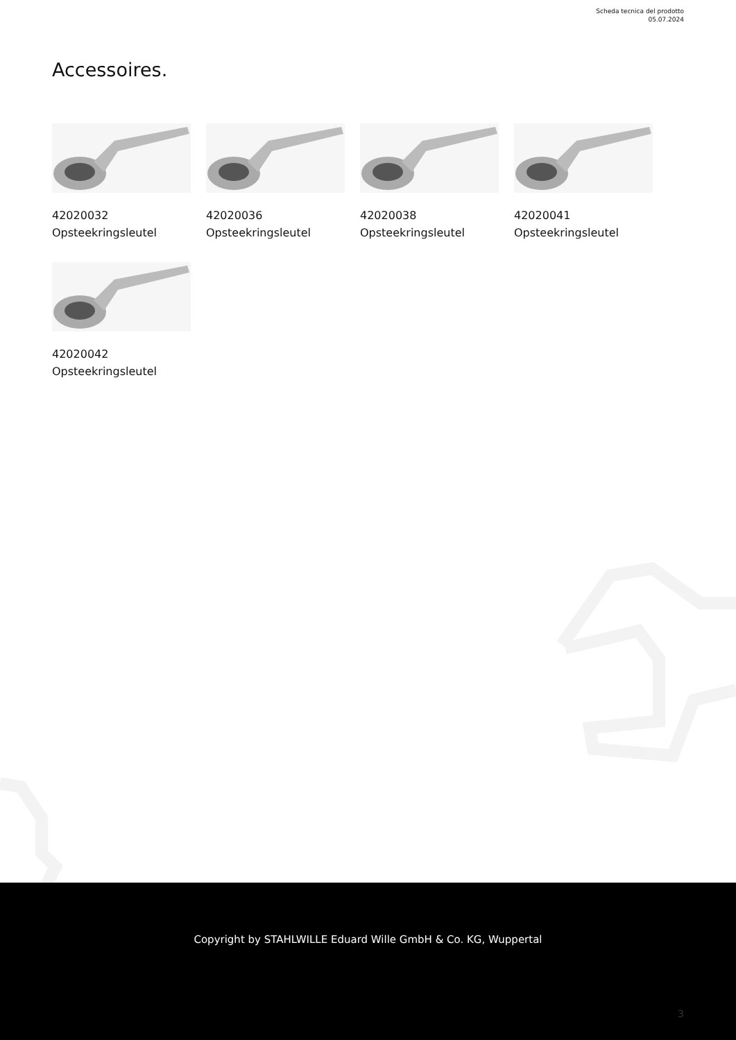Scheda tecnica del prodotto
05.07.2024
Accessoires.
42020032
Opsteekringsleutel
42020036
Opsteekringsleutel
42020038
Opsteekringsleutel
42020041
Opsteekringsleutel
42020042
Opsteekringsleutel
Copyright by STAHLWILLE Eduard Wille GmbH & Co. KG, Wuppertal
3